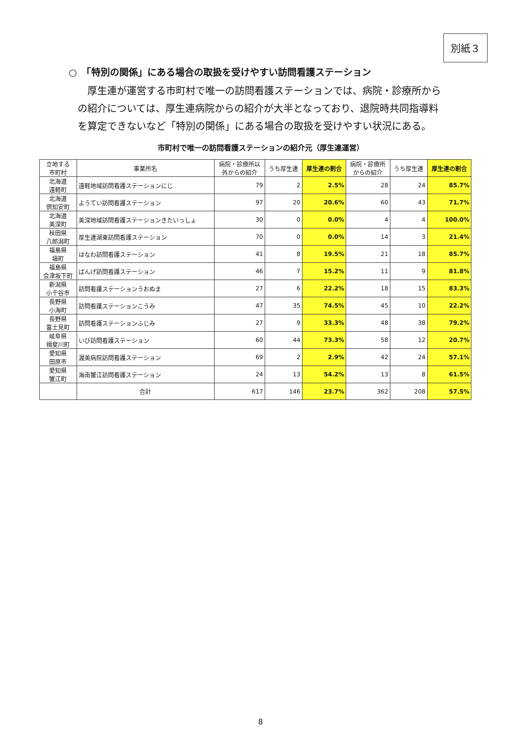別紙３
○　「特別の関係」にある場合の取扱を受けやすい訪問看護ステーション
厚生連が運営する市町村で唯一の訪問看護ステーションでは、病院・診療所からの紹介については、厚生連病院からの紹介が大半となっており、退院時共同指導料を算定できないなど「特別の関係」にある場合の取扱を受けやすい状況にある。
市町村で唯一の訪問看護ステーションの紹介元（厚生連運営）
| 立地する 市町村 | 事業所名 | 病院・診療所以 外からの紹介 | うち厚生連 | 厚生連の割合 | 病院・診療所 からの紹介 | うち厚生連 | 厚生連の割合 |
| --- | --- | --- | --- | --- | --- | --- | --- |
| 北海道 遠軽町 | 遠軽地域訪問看護ステーションにじ | 79 | 2 | 2.5% | 28 | 24 | 85.7% |
| 北海道 倶知安町 | ようてい訪問看護ステーション | 97 | 20 | 20.6% | 60 | 43 | 71.7% |
| 北海道 美深町 | 美深地域訪問看護ステーションきたいっしょ | 30 | 0 | 0.0% | 4 | 4 | 100.0% |
| 秋田県 八郎潟町 | 厚生連湖東訪問看護ステーション | 70 | 0 | 0.0% | 14 | 3 | 21.4% |
| 福島県 塙町 | はなわ訪問看護ステーション | 41 | 8 | 19.5% | 21 | 18 | 85.7% |
| 福島県 会津坂下町 | ばんげ訪問看護ステーション | 46 | 7 | 15.2% | 11 | 9 | 81.8% |
| 新潟県 小千谷市 | 訪問看護ステーションうおぬま | 27 | 6 | 22.2% | 18 | 15 | 83.3% |
| 長野県 小海町 | 訪問看護ステーションこうみ | 47 | 35 | 74.5% | 45 | 10 | 22.2% |
| 長野県 富士見町 | 訪問看護ステーションふじみ | 27 | 9 | 33.3% | 48 | 38 | 79.2% |
| 岐阜県 揖斐川町 | いび訪問看護ステーション | 60 | 44 | 73.3% | 58 | 12 | 20.7% |
| 愛知県 田原市 | 渥美病院訪問看護ステーション | 69 | 2 | 2.9% | 42 | 24 | 57.1% |
| 愛知県 蟹江町 | 海南蟹江訪問看護ステーション | 24 | 13 | 54.2% | 13 | 8 | 61.5% |
| | 合計 | 617 | 146 | 23.7% | 362 | 208 | 57.5% |
8